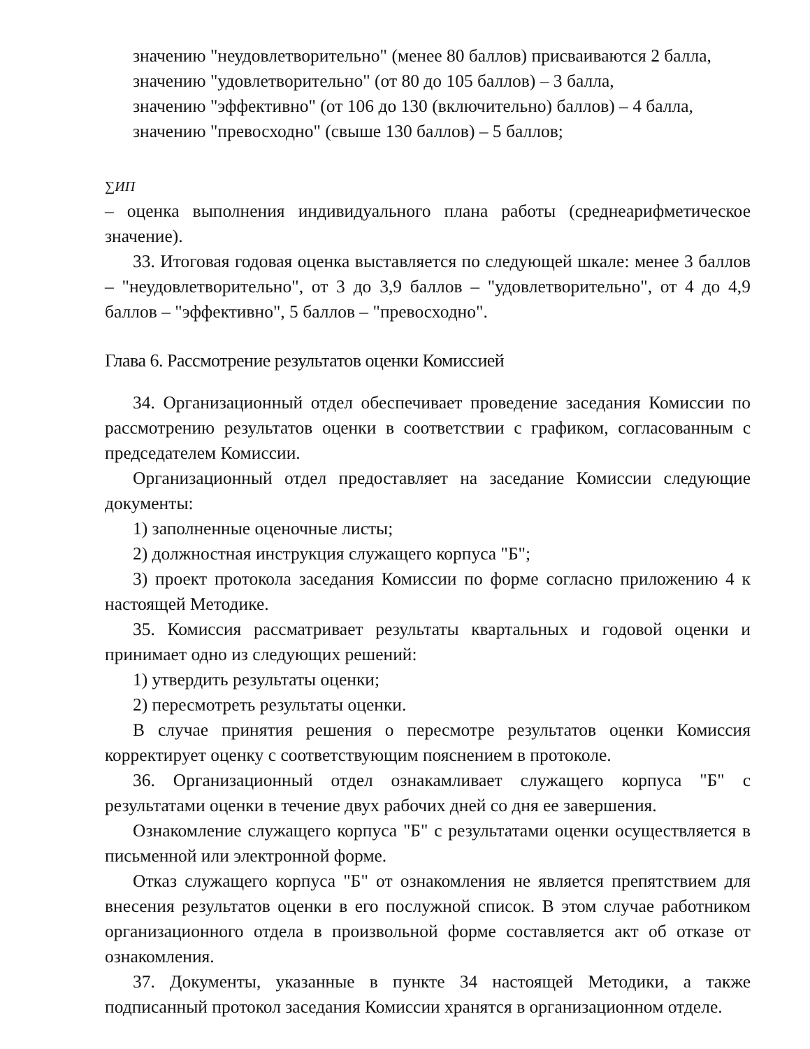значению "неудовлетворительно" (менее 80 баллов) присваиваются 2 балла,
значению "удовлетворительно" (от 80 до 105 баллов) – 3 балла,
значению "эффективно" (от 106 до 130 (включительно) баллов) – 4 балла,
значению "превосходно" (свыше 130 баллов) – 5 баллов;
∑ИП
– оценка выполнения индивидуального плана работы (среднеарифметическое значение).
33. Итоговая годовая оценка выставляется по следующей шкале: менее 3 баллов – "неудовлетворительно", от 3 до 3,9 баллов – "удовлетворительно", от 4 до 4,9 баллов – "эффективно", 5 баллов – "превосходно".
Глава 6. Рассмотрение результатов оценки Комиссией
34. Организационный отдел обеспечивает проведение заседания Комиссии по рассмотрению результатов оценки в соответствии с графиком, согласованным с председателем Комиссии.
Организационный отдел предоставляет на заседание Комиссии следующие документы:
1) заполненные оценочные листы;
2) должностная инструкция служащего корпуса "Б";
3) проект протокола заседания Комиссии по форме согласно приложению 4 к настоящей Методике.
35. Комиссия рассматривает результаты квартальных и годовой оценки и принимает одно из следующих решений:
1) утвердить результаты оценки;
2) пересмотреть результаты оценки.
В случае принятия решения о пересмотре результатов оценки Комиссия корректирует оценку с соответствующим пояснением в протоколе.
36. Организационный отдел ознакамливает служащего корпуса "Б" с результатами оценки в течение двух рабочих дней со дня ее завершения.
Ознакомление служащего корпуса "Б" с результатами оценки осуществляется в письменной или электронной форме.
Отказ служащего корпуса "Б" от ознакомления не является препятствием для внесения результатов оценки в его послужной список. В этом случае работником организационного отдела в произвольной форме составляется акт об отказе от ознакомления.
37. Документы, указанные в пункте 34 настоящей Методики, а также подписанный протокол заседания Комиссии хранятся в организационном отделе.